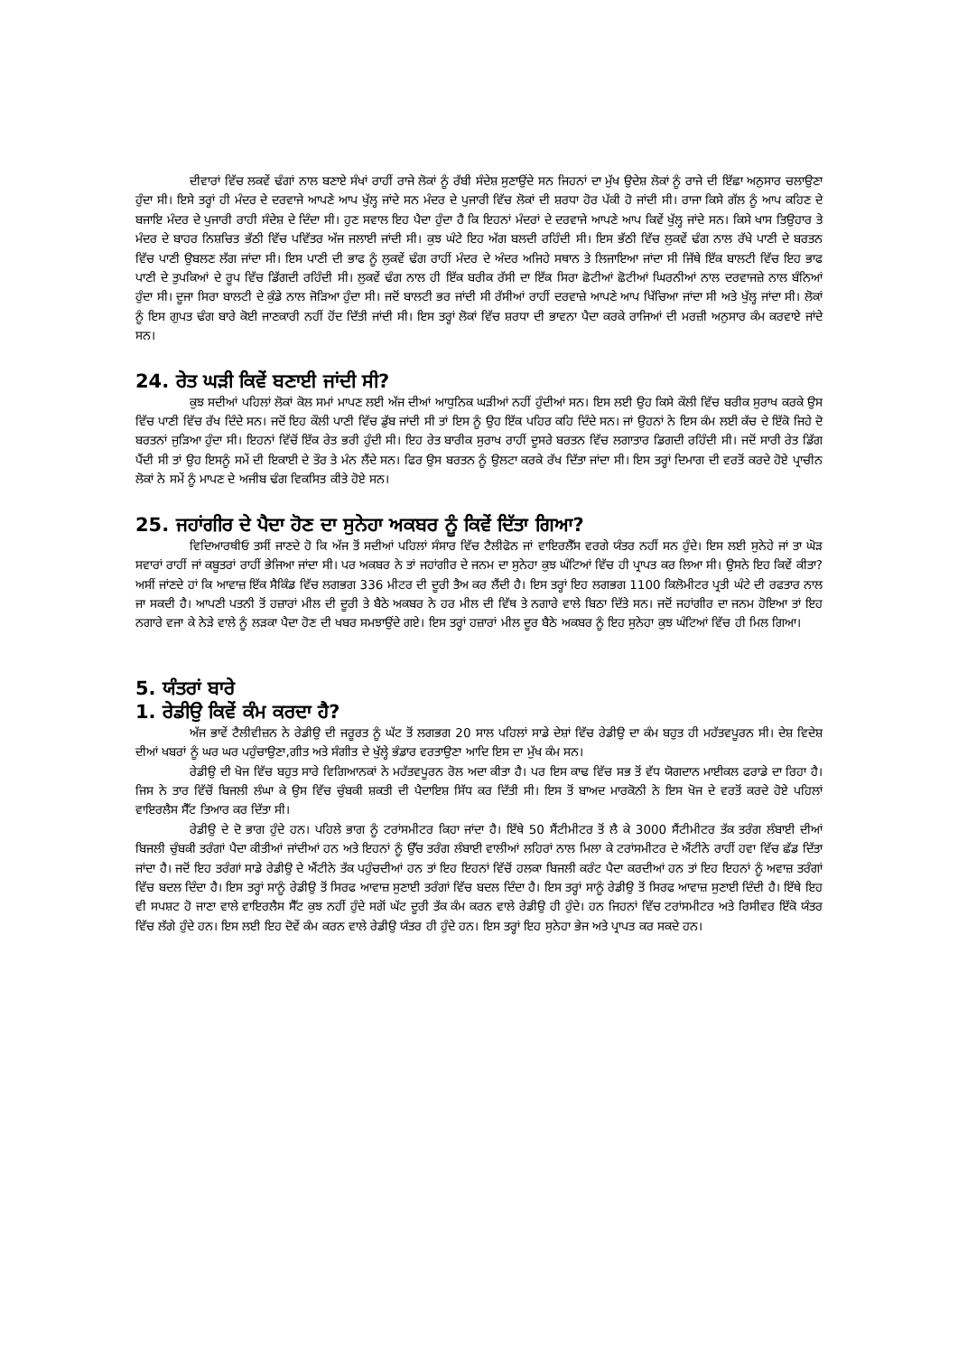ਦੀਵਾਰਾਂ ਵਿੱਚ ਲਕਵੇਂ ਢੰਗਾਂ ਨਾਲ ਬਣਾਏ ਸੰਖਾਂ ਰਾਹੀਂ ਰਾਜੇ ਲੋਕਾਂ ਨੂੰ ਰੱਬੀ ਸੰਦੇਸ਼ ਸੁਣਾਉਂਦੇ ਸਨ ਜਿਹਨਾਂ ਦਾ ਮੁੱਖ ਉਦੇਸ਼ ਲੋਕਾਂ ਨੂੰ ਰਾਜੇ ਦੀ ਇੱਛਾ ਅਨੁਸਾਰ ਚਲਾਉਣਾ ਹੁੰਦਾ ਸੀ। ਇਸੇ ਤਰ੍ਹਾਂ ਹੀ ਮੰਦਰ ਦੇ ਦਰਵਾਜੇ ਆਪਣੇ ਆਪ ਖੁੱਲ੍ਹ ਜਾਂਦੇ ਸਨ ਮੰਦਰ ਦੇ ਪੁਜਾਰੀ ਵਿੱਚ ਲੋਕਾਂ ਦੀ ਸ਼ਰਧਾ ਹੋਰ ਪੱਕੀ ਹੋ ਜਾਂਦੀ ਸੀ। ਰਾਜਾ ਕਿਸੇ ਗੱਲ ਨੂੰ ਆਪ ਕਹਿਣ ਦੇ ਬਜਾਇ ਮੰਦਰ ਦੇ ਪੁਜਾਰੀ ਰਾਹੀ ਸੰਦੇਸ਼ ਦੇ ਦਿੰਦਾ ਸੀ। ਹੁਣ ਸਵਾਲ ਇਹ ਪੈਦਾ ਹੁੰਦਾ ਹੈ ਕਿ ਇਹਨਾਂ ਮੰਦਰਾਂ ਦੇ ਦਰਵਾਜੇ ਆਪਣੇ ਆਪ ਕਿਵੇਂ ਖੁੱਲ੍ਹ ਜਾਂਦੇ ਸਨ। ਕਿਸੇ ਖਾਸ ਤਿਉਹਾਰ ਤੇ ਮੰਦਰ ਦੇ ਬਾਹਰ ਨਿਸ਼ਚਿਤ ਭੱਠੀ ਵਿੱਚ ਪਵਿੱਤਰ ਅੱਜ ਜਲਾਈ ਜਾਂਦੀ ਸੀ। ਕੁਝ ਘੰਟੇ ਇਹ ਅੱਗ ਬਲਦੀ ਰਹਿੰਦੀ ਸੀ। ਇਸ ਭੱਠੀ ਵਿੱਚ ਲੁਕਵੇਂ ਢੰਗ ਨਾਲ ਰੱਖੇ ਪਾਣੀ ਦੇ ਬਰਤਨ ਵਿੱਚ ਪਾਣੀ ਉਬਲਣ ਲੱਗ ਜਾਂਦਾ ਸੀ। ਇਸ ਪਾਣੀ ਦੀ ਭਾਫ ਨੂੰ ਲੁਕਵੇਂ ਢੰਗ ਰਾਹੀਂ ਮੰਦਰ ਦੇ ਅੰਦਰ ਅਜਿਹੇ ਸਥਾਨ ਤੇ ਲਿਜਾਇਆ ਜਾਂਦਾ ਸੀ ਜਿੱਥੇ ਇੱਕ ਬਾਲਟੀ ਵਿੱਚ ਇਹ ਭਾਫ ਪਾਣੀ ਦੇ ਤੁਪਕਿਆਂ ਦੇ ਰੂਪ ਵਿੱਚ ਡਿੱਗਦੀ ਰਹਿੰਦੀ ਸੀ। ਲੁਕਵੇਂ ਢੰਗ ਨਾਲ ਹੀ ਇੱਕ ਬਰੀਕ ਰੱਸੀ ਦਾ ਇੱਕ ਸਿਰਾ ਛੋਟੀਆਂ ਛੋਟੀਆਂ ਘਿਰਨੀਆਂ ਨਾਲ ਦਰਵਾਜਜ਼ੇ ਨਾਲ ਬੰਨਿਆਂ ਹੁੰਦਾ ਸੀ। ਦੂਜਾ ਸਿਰਾ ਬਾਲਟੀ ਦੇ ਕੁੰਡੇ ਨਾਲ ਜੋੜਿਆ ਹੁੰਦਾ ਸੀ। ਜਦੋਂ ਬਾਲਟੀ ਭਰ ਜਾਂਦੀ ਸੀ ਰੱਸੀਆਂ ਰਾਹੀਂ ਦਰਵਾਜ਼ੇ ਆਪਣੇ ਆਪ ਖਿੱਚਿਆ ਜਾਂਦਾ ਸੀ ਅਤੇ ਖੁੱਲ੍ਹ ਜਾਂਦਾ ਸੀ। ਲੋਕਾਂ ਨੂੰ ਇਸ ਗੁਪਤ ਢੰਗ ਬਾਰੇ ਕੋਈ ਜਾਣਕਾਰੀ ਨਹੀਂ ਹੋਂਦ ਦਿੱਤੀ ਜਾਂਦੀ ਸੀ। ਇਸ ਤਰ੍ਹਾਂ ਲੋਕਾਂ ਵਿੱਚ ਸ਼ਰਧਾ ਦੀ ਭਾਵਨਾ ਪੈਦਾ ਕਰਕੇ ਰਾਜਿਆਂ ਦੀ ਮਰਜ਼ੀ ਅਨੁਸਾਰ ਕੰਮ ਕਰਵਾਏ ਜਾਂਦੇ ਸਨ।
24. ਰੇਤ ਘੜੀ ਕਿਵੇਂ ਬਣਾਈ ਜਾਂਦੀ ਸੀ?
ਕੁਝ ਸਦੀਆਂ ਪਹਿਲਾਂ ਲੋਕਾਂ ਕੋਲ ਸਮਾਂ ਮਾਪਣ ਲਈ ਅੱਜ ਦੀਆਂ ਆਧੁਨਿਕ ਘੜੀਆਂ ਨਹੀਂ ਹੁੰਦੀਆਂ ਸਨ। ਇਸ ਲਈ ਉਹ ਕਿਸੇ ਕੌਲੀ ਵਿੱਚ ਬਰੀਕ ਸੁਰਾਖ ਕਰਕੇ ਉਸ ਵਿੱਚ ਪਾਣੀ ਵਿੱਚ ਰੱਖ ਦਿੰਦੇ ਸਨ। ਜਦੋਂ ਇਹ ਕੌਲੀ ਪਾਣੀ ਵਿੱਚ ਡੁੱਬ ਜਾਂਦੀ ਸੀ ਤਾਂ ਇਸ ਨੂੰ ਉਹ ਇੱਕ ਪਹਿਰ ਕਹਿ ਦਿੰਦੇ ਸਨ। ਜਾਂ ਉਹਨਾਂ ਨੇ ਇਸ ਕੰਮ ਲਈ ਕੱਚ ਦੇ ਇੱਕੋ ਜਿਹੇ ਦੋ ਬਰਤਨਾਂ ਜੁੜਿਆ ਹੁੰਦਾ ਸੀ। ਇਹਨਾਂ ਵਿੱਚੋਂ ਇੱਕ ਰੇਤ ਭਰੀ ਹੁੰਦੀ ਸੀ। ਇਹ ਰੇਤ ਬਾਰੀਕ ਸੁਰਾਖ ਰਾਹੀਂ ਦੂਸਰੇ ਬਰਤਨ ਵਿੱਚ ਲਗਾਤਾਰ ਡਿਗਦੀ ਰਹਿੰਦੀ ਸੀ। ਜਦੋਂ ਸਾਰੀ ਰੇਤ ਡਿੱਗ ਪੈਂਦੀ ਸੀ ਤਾਂ ਉਹ ਇਸਨੂੰ ਸਮੇਂ ਦੀ ਇਕਾਈ ਦੇ ਤੌਰ ਤੇ ਮੰਨ ਲੈਂਦੇ ਸਨ। ਫਿਰ ਉਸ ਬਰਤਨ ਨੂੰ ਉਲਟਾ ਕਰਕੇ ਰੱਖ ਦਿੱਤਾ ਜਾਂਦਾ ਸੀ। ਇਸ ਤਰ੍ਹਾਂ ਦਿਮਾਗ ਦੀ ਵਰਤੋਂ ਕਰਦੇ ਹੋਏ ਪ੍ਰਾਚੀਨ ਲੋਕਾਂ ਨੇ ਸਮੇਂ ਨੂੰ ਮਾਪਣ ਦੇ ਅਜੀਬ ਢੰਗ ਵਿਕਸਿਤ ਕੀਤੇ ਹੋਏ ਸਨ।
25. ਜਹਾਂਗੀਰ ਦੇ ਪੈਦਾ ਹੋਣ ਦਾ ਸੁਨੇਹਾ ਅਕਬਰ ਨੂੰ ਕਿਵੇਂ ਦਿੱਤਾ ਗਿਆ?
ਵਿਦਿਆਰਥੀਓ ਤਸੀਂ ਜਾਣਦੇ ਹੋ ਕਿ ਅੱਜ ਤੋਂ ਸਦੀਆਂ ਪਹਿਲਾਂ ਸੰਸਾਰ ਵਿੱਚ ਟੈਲੀਫੋਨ ਜਾਂ ਵਾਇਰਲੈੱਸ ਵਰਗੇ ਯੰਤਰ ਨਹੀਂ ਸਨ ਹੁੰਦੇ। ਇਸ ਲਈ ਸੁਨੇਹੇ ਜਾਂ ਤਾ ਘੋੜ ਸਵਾਰਾਂ ਰਾਹੀਂ ਜਾਂ ਕਬੂਤਰਾਂ ਰਾਹੀਂ ਭੇਜਿਆ ਜਾਂਦਾ ਸੀ। ਪਰ ਅਕਬਰ ਨੇ ਤਾਂ ਜਹਾਂਗੀਰ ਦੇ ਜਨਮ ਦਾ ਸੁਨੇਹਾ ਕੁਝ ਘੰਟਿਆਂ ਵਿੱਚ ਹੀ ਪ੍ਰਾਪਤ ਕਰ ਲਿਆ ਸੀ। ਉਸਨੇ ਇਹ ਕਿਵੇਂ ਕੀਤਾ? ਅਸੀਂ ਜਾਂਣਦੇ ਹਾਂ ਕਿ ਆਵਾਜ਼ ਇੱਕ ਸੈਕਿੰਡ ਵਿੱਚ ਲਗਭਗ 336 ਮੀਟਰ ਦੀ ਦੂਰੀ ਤੈਅ ਕਰ ਲੈਂਦੀ ਹੈ। ਇਸ ਤਰ੍ਹਾਂ ਇਹ ਲਗਭਗ 1100 ਕਿਲੋਮੀਟਰ ਪ੍ਰਤੀ ਘੰਟੇ ਦੀ ਰਫਤਾਰ ਨਾਲ ਜਾ ਸਕਦੀ ਹੈ। ਆਪਣੀ ਪਤਨੀ ਤੋਂ ਹਜ਼ਾਰਾਂ ਮੀਲ ਦੀ ਦੂਰੀ ਤੇ ਬੈਠੇ ਅਕਬਰ ਨੇ ਹਰ ਮੀਲ ਦੀ ਵਿੱਥ ਤੇ ਨਗਾਰੇ ਵਾਲੇ ਬਿਠਾ ਦਿੱਤੇ ਸਨ। ਜਦੋਂ ਜਹਾਂਗੀਰ ਦਾ ਜਨਮ ਹੋਇਆ ਤਾਂ ਇਹ ਨਗਾਰੇ ਵਜਾ ਕੇ ਨੇੜੇ ਵਾਲੇ ਨੂੰ ਲੜਕਾ ਪੈਦਾ ਹੋਣ ਦੀ ਖਬਰ ਸਮਝਾਉਂਦੇ ਗਏ। ਇਸ ਤਰ੍ਹਾਂ ਹਜ਼ਾਰਾਂ ਮੀਲ ਦੂਰ ਬੈਠੇ ਅਕਬਰ ਨੂੰ ਇਹ ਸੁਨੇਹਾ ਕੁਝ ਘੰਟਿਆਂ ਵਿੱਚ ਹੀ ਮਿਲ ਗਿਆ।
5. ਯੰਤਰਾਂ ਬਾਰੇ
1. ਰੇਡੀਉ ਕਿਵੇਂ ਕੰਮ ਕਰਦਾ ਹੈ?
ਅੱਜ ਭਾਵੇਂ ਟੈਲੀਵੀਜ਼ਨ ਨੇ ਰੇਡੀਉ ਦੀ ਜਰੂਰਤ ਨੂੰ ਘੱਟ ਤੋਂ ਲਗਭਗ 20 ਸਾਲ ਪਹਿਲਾਂ ਸਾਡੇ ਦੇਸ਼ਾਂ ਵਿੱਚ ਰੇਡੀਉ ਦਾ ਕੰਮ ਬਹੁਤ ਹੀ ਮਹੱਤਵਪੂਰਨ ਸੀ। ਦੇਸ਼ ਵਿਦੇਸ਼ ਦੀਆਂ ਖਬਰਾਂ ਨੂੰ ਘਰ ਘਰ ਪਹੁੰਚਾਉਣਾ,ਗੀਤ ਅਤੇ ਸੰਗੀਤ ਦੇ ਖੁੱਲ੍ਹੇ ਭੰਡਾਰ ਵਰਤਾਉਣਾ ਆਦਿ ਇਸ ਦਾ ਮੁੱਖ ਕੰਮ ਸਨ।
ਰੇਡੀਉ ਦੀ ਖੋਜ ਵਿੱਚ ਬਹੁਤ ਸਾਰੇ ਵਿਗਿਆਨਕਾਂ ਨੇ ਮਹੱਤਵਪੂਰਨ ਰੋਲ ਅਦਾ ਕੀਤਾ ਹੈ। ਪਰ ਇਸ ਕਾਢ ਵਿੱਚ ਸਭ ਤੋਂ ਵੱਧ ਯੋਗਦਾਨ ਮਾਈਕਲ ਫਰਾਡੇ ਦਾ ਰਿਹਾ ਹੈ। ਜਿਸ ਨੇ ਤਾਰ ਵਿੱਚੋਂ ਬਿਜਲੀ ਲੰਘਾ ਕੇ ਉਸ ਵਿੱਚ ਚੁੰਬਕੀ ਸ਼ਕਤੀ ਦੀ ਪੈਦਾਇਸ਼ ਸਿੱਧ ਕਰ ਦਿੱਤੀ ਸੀ। ਇਸ ਤੋਂ ਬਾਅਦ ਮਾਰਕੋਨੀ ਨੇ ਇਸ ਖੋਜ ਦੇ ਵਰਤੋਂ ਕਰਦੇ ਹੋਏ ਪਹਿਲਾਂ ਵਾਇਰਲੈਸ ਸੈੱਟ ਤਿਆਰ ਕਰ ਦਿੱਤਾ ਸੀ।
ਰੇਡੀਉ ਦੇ ਦੋ ਭਾਗ ਹੁੰਦੇ ਹਨ। ਪਹਿਲੇ ਭਾਗ ਨੂੰ ਟਰਾਂਸਮੀਟਰ ਕਿਹਾ ਜਾਂਦਾ ਹੈ। ਇੱਥੇ 50 ਸੈਂਟੀਮੀਟਰ ਤੋਂ ਲੈ ਕੇ 3000 ਸੈਂਟੀਮੀਟਰ ਤੱਕ ਤਰੰਗ ਲੰਬਾਈ ਦੀਆਂ ਬਿਜਲੀ ਚੁੰਬਕੀ ਤਰੰਗਾਂ ਪੈਦਾ ਕੀਤੀਆਂ ਜਾਂਦੀਆਂ ਹਨ ਅਤੇ ਇਹਨਾਂ ਨੂੰ ਉੱਚ ਤਰੰਗ ਲੰਬਾਈ ਵਾਲੀਆਂ ਲਹਿਰਾਂ ਨਾਲ ਮਿਲਾ ਕੇ ਟਰਾਂਸਮੀਟਰ ਦੇ ਐਂਟੀਨੇ ਰਾਹੀਂ ਹਵਾ ਵਿੱਚ ਛੱਡ ਦਿੱਤਾ ਜਾਂਦਾ ਹੈ। ਜਦੋਂ ਇਹ ਤਰੰਗਾਂ ਸਾਡੇ ਰੇਡੀਉ ਦੇ ਐਂਟੀਨੇ ਤੱਕ ਪਹੁੰਚਦੀਆਂ ਹਨ ਤਾਂ ਇਹ ਇਹਨਾਂ ਵਿੱਚੋਂ ਹਲਕਾ ਬਿਜਲੀ ਕਰੰਟ ਪੈਦਾ ਕਰਦੀਆਂ ਹਨ ਤਾਂ ਇਹ ਇਹਨਾਂ ਨੂੰ ਅਵਾਜ਼ ਤਰੰਗਾਂ ਵਿੱਚ ਬਦਲ ਦਿੰਦਾ ਹੈ। ਇਸ ਤਰ੍ਹਾਂ ਸਾਨੂੰ ਰੇਡੀਉ ਤੋਂ ਸਿਰਫ ਆਵਾਜ਼ ਸੁਣਾਈ ਤਰੰਗਾਂ ਵਿੱਚ ਬਦਲ ਦਿੰਦਾ ਹੈ। ਇਸ ਤਰ੍ਹਾਂ ਸਾਨੂੰ ਰੇਡੀਉ ਤੋਂ ਸਿਰਫ ਆਵਾਜ਼ ਸੁਣਾਈ ਦਿੰਦੀ ਹੈ। ਇੱਥੇ ਇਹ ਵੀ ਸਪਸ਼ਟ ਹੋ ਜਾਣਾ ਵਾਲੇ ਵਾਇਰਲੈਸ ਸੈੱਟ ਕੁਝ ਨਹੀਂ ਹੁੰਦੇ ਸਗੋਂ ਘੱਟ ਦੂਰੀ ਤੱਕ ਕੰਮ ਕਰਨ ਵਾਲੇ ਰੇਡੀਉ ਹੀ ਹੁੰਦੇ। ਹਨ ਜਿਹਨਾਂ ਵਿੱਚ ਟਰਾਂਸਮੀਟਰ ਅਤੇ ਰਿਸੀਵਰ ਇੱਕੋ ਯੰਤਰ ਵਿੱਚ ਲੱਗੇ ਹੁੰਦੇ ਹਨ। ਇਸ ਲਈ ਇਹ ਦੋਵੇਂ ਕੰਮ ਕਰਨ ਵਾਲੇ ਰੇਡੀਉ ਯੰਤਰ ਹੀ ਹੁੰਦੇ ਹਨ। ਇਸ ਤਰ੍ਹਾਂ ਇਹ ਸੁਨੇਹਾ ਭੇਜ ਅਤੇ ਪ੍ਰਾਪਤ ਕਰ ਸਕਦੇ ਹਨ।